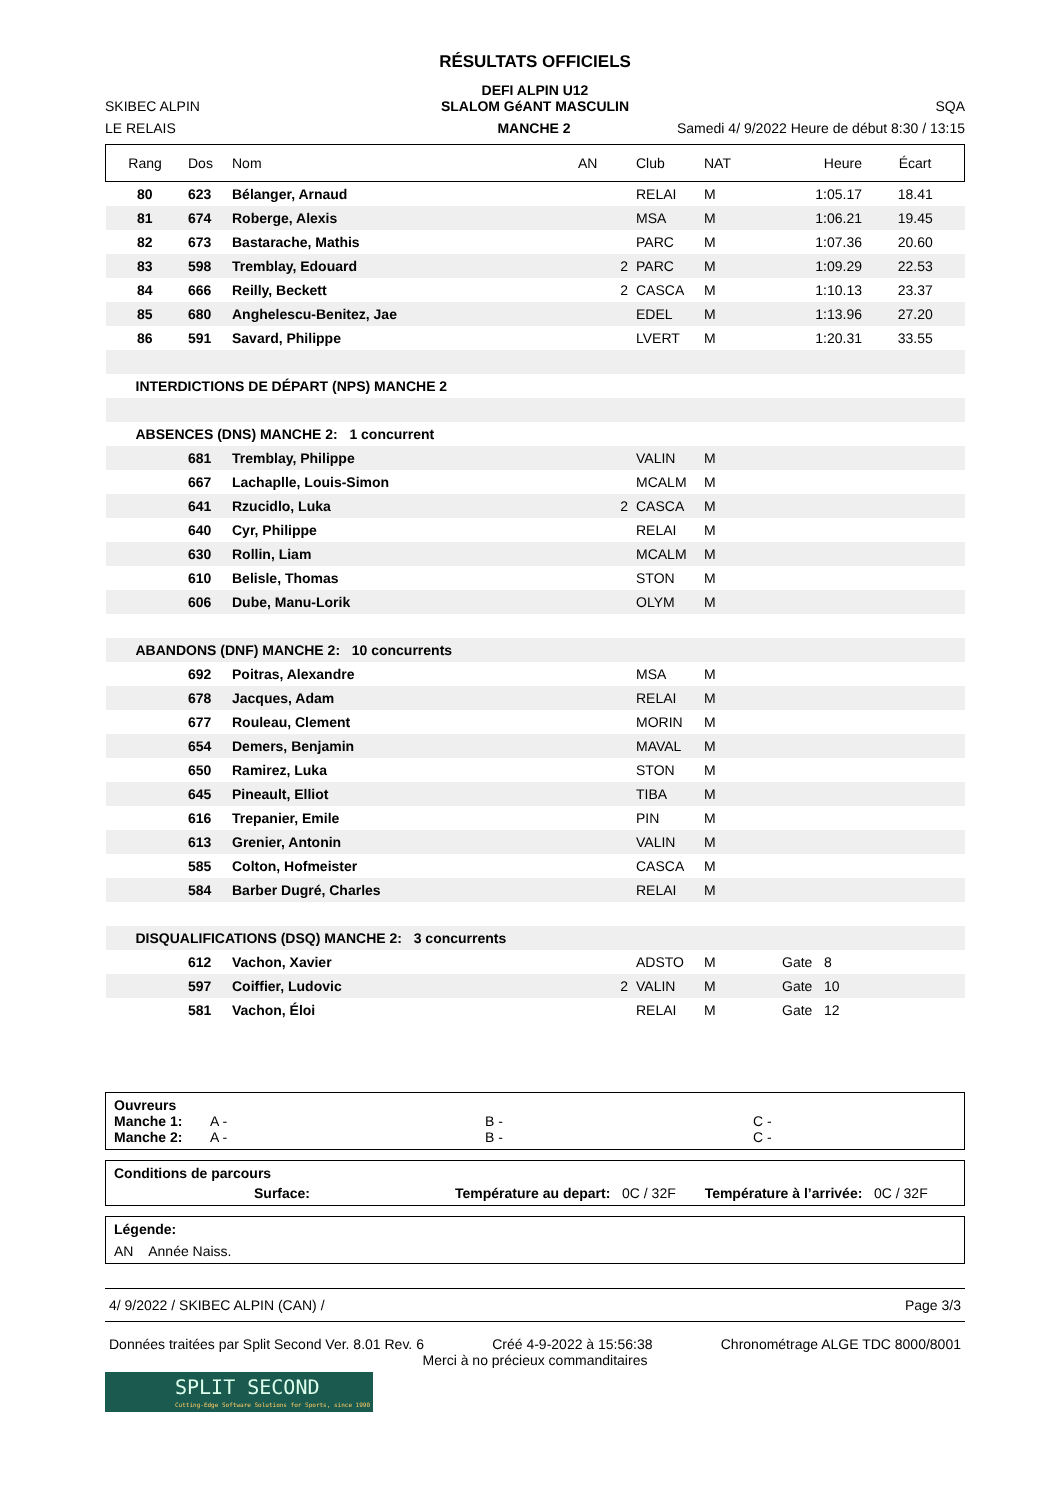RÉSULTATS OFFICIELS
DEFI ALPIN U12
SKIBEC ALPIN
SLALOM GéANT MASCULIN
SQA
LE RELAIS
MANCHE 2
Samedi 4/ 9/2022 Heure de début 8:30 / 13:15
| Rang | Dos | Nom | AN | Club | NAT | Heure | Écart |
| --- | --- | --- | --- | --- | --- | --- | --- |
| 80 | 623 | Bélanger, Arnaud | | RELAI | M | 1:05.17 | 18.41 |
| 81 | 674 | Roberge, Alexis | | MSA | M | 1:06.21 | 19.45 |
| 82 | 673 | Bastarache, Mathis | | PARC | M | 1:07.36 | 20.60 |
| 83 | 598 | Tremblay, Edouard | 2 | PARC | M | 1:09.29 | 22.53 |
| 84 | 666 | Reilly, Beckett | 2 | CASCA | M | 1:10.13 | 23.37 |
| 85 | 680 | Anghelescu-Benitez, Jae | | EDEL | M | 1:13.96 | 27.20 |
| 86 | 591 | Savard, Philippe | | LVERT | M | 1:20.31 | 33.55 |
| INTERDICTIONS DE DÉPART (NPS) MANCHE 2 | | | | | | | |
| ABSENCES (DNS) MANCHE 2: 1 concurrent | | | | | | | |
| | 681 | Tremblay, Philippe | | VALIN | M | | |
| | 667 | Lachaplle, Louis-Simon | | MCALM | M | | |
| | 641 | Rzucidlo, Luka | 2 | CASCA | M | | |
| | 640 | Cyr, Philippe | | RELAI | M | | |
| | 630 | Rollin, Liam | | MCALM | M | | |
| | 610 | Belisle, Thomas | | STON | M | | |
| | 606 | Dube, Manu-Lorik | | OLYM | M | | |
| ABANDONS (DNF) MANCHE 2: 10 concurrents | | | | | | | |
| | 692 | Poitras, Alexandre | | MSA | M | | |
| | 678 | Jacques, Adam | | RELAI | M | | |
| | 677 | Rouleau, Clement | | MORIN | M | | |
| | 654 | Demers, Benjamin | | MAVAL | M | | |
| | 650 | Ramirez, Luka | | STON | M | | |
| | 645 | Pineault, Elliot | | TIBA | M | | |
| | 616 | Trepanier, Emile | | PIN | M | | |
| | 613 | Grenier, Antonin | | VALIN | M | | |
| | 585 | Colton, Hofmeister | | CASCA | M | | |
| | 584 | Barber Dugré, Charles | | RELAI | M | | |
| DISQUALIFICATIONS (DSQ) MANCHE 2: 3 concurrents | | | | | | | |
| | 612 | Vachon, Xavier | | ADSTO | M | Gate 8 | |
| | 597 | Coiffier, Ludovic | 2 | VALIN | M | Gate 10 | |
| | 581 | Vachon, Éloi | | RELAI | M | Gate 12 | |
Ouvreurs
Manche 1: A - B - C -
Manche 2: A - B - C -
Conditions de parcours
Surface: Température au depart: 0C / 32F Température à l’arrivée: 0C / 32F
Légende:
AN Année Naiss.
4/ 9/2022 / SKIBEC ALPIN (CAN) / Page 3/3
Données traitées par Split Second Ver. 8.01 Rev. 6 Créé 4-9-2022 à 15:56:38 Chronométrage ALGE TDC 8000/8001
Merci à no précieux commanditaires
SPLIT SECOND
Cutting-Edge Software Solutions for Sports, since 1990